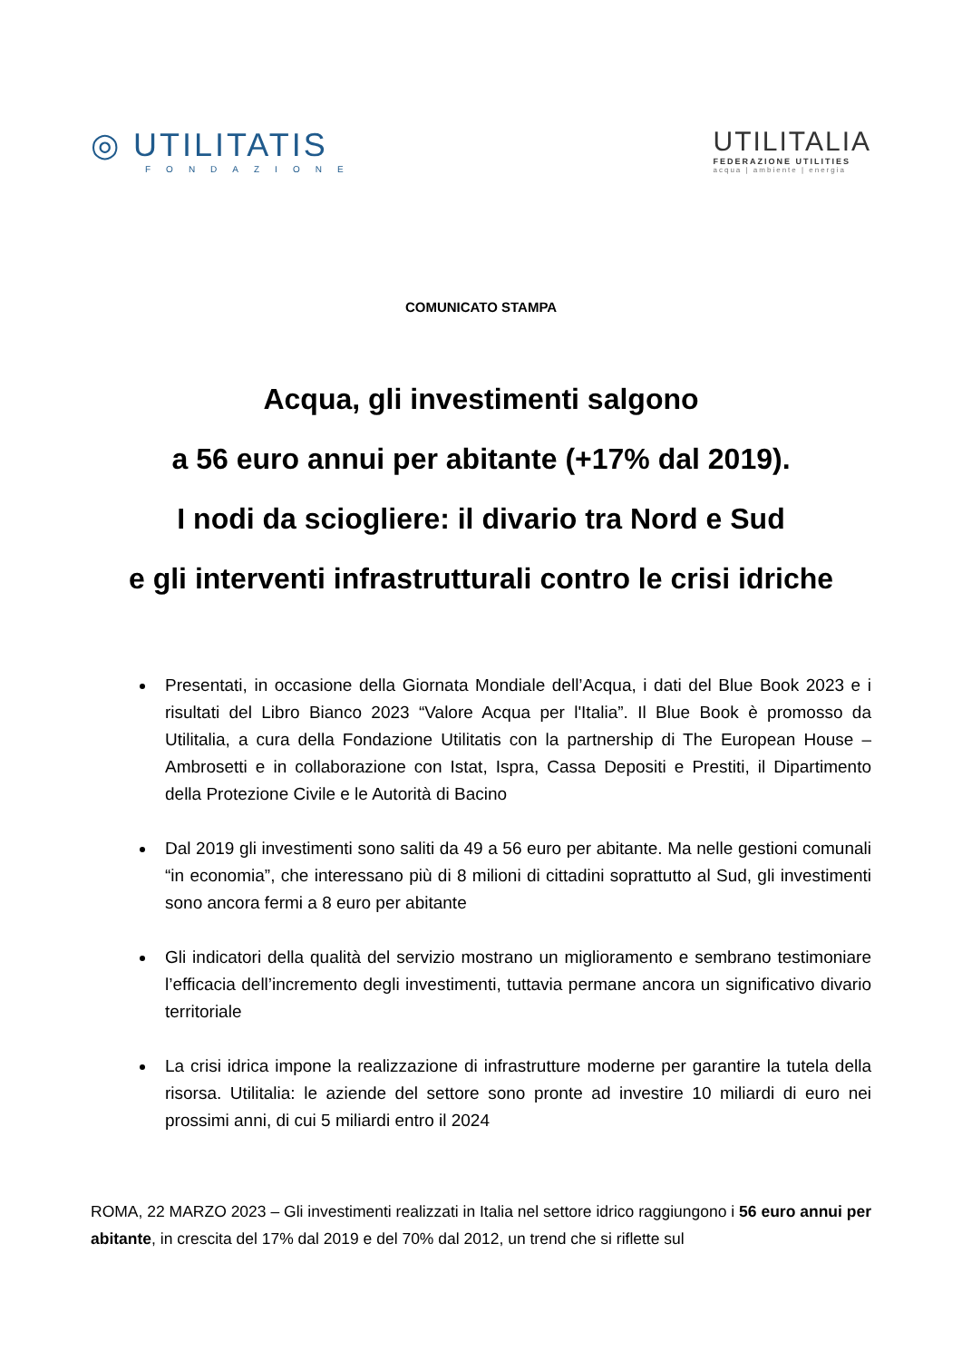◎ UTILITATIS
FONDAZIONE
UTILITALIA
FEDERAZIONE UTILITIES
acqua | ambiente | energia
COMUNICATO STAMPA
Acqua, gli investimenti salgono
a 56 euro annui per abitante (+17% dal 2019).
I nodi da sciogliere: il divario tra Nord e Sud
e gli interventi infrastrutturali contro le crisi idriche
Presentati, in occasione della Giornata Mondiale dell’Acqua, i dati del Blue Book 2023 e i risultati del Libro Bianco 2023 “Valore Acqua per l'Italia”. Il Blue Book è promosso da Utilitalia, a cura della Fondazione Utilitatis con la partnership di The European House – Ambrosetti e in collaborazione con Istat, Ispra, Cassa Depositi e Prestiti, il Dipartimento della Protezione Civile e le Autorità di Bacino
Dal 2019 gli investimenti sono saliti da 49 a 56 euro per abitante. Ma nelle gestioni comunali “in economia”, che interessano più di 8 milioni di cittadini soprattutto al Sud, gli investimenti sono ancora fermi a 8 euro per abitante
Gli indicatori della qualità del servizio mostrano un miglioramento e sembrano testimoniare l’efficacia dell’incremento degli investimenti, tuttavia permane ancora un significativo divario territoriale
La crisi idrica impone la realizzazione di infrastrutture moderne per garantire la tutela della risorsa. Utilitalia: le aziende del settore sono pronte ad investire 10 miliardi di euro nei prossimi anni, di cui 5 miliardi entro il 2024
ROMA, 22 MARZO 2023 – Gli investimenti realizzati in Italia nel settore idrico raggiungono i 56 euro annui per abitante, in crescita del 17% dal 2019 e del 70% dal 2012, un trend che si riflette sul